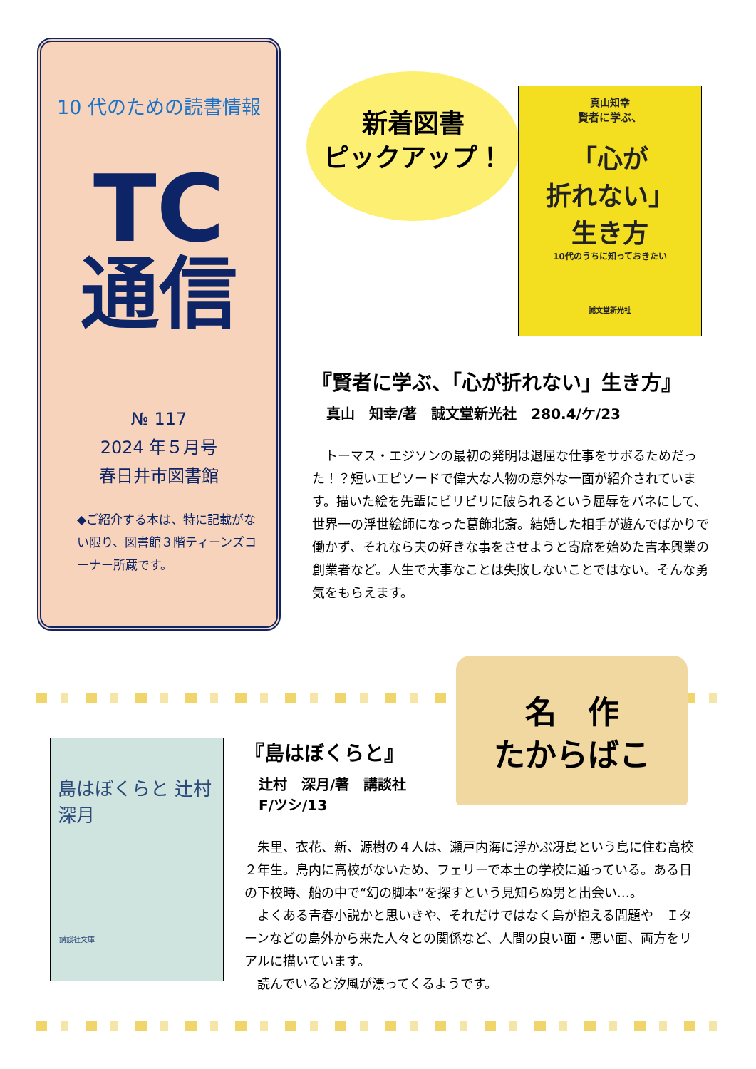10 代のための読書情報
TC
通信
№ 117
2024 年５月号
春日井市図書館
◆ご紹介する本は、特に記載がない限り、図書館３階ティーンズコーナー所蔵です。
新着図書
ピックアップ！
真山知幸
賢者に学ぶ、
「心が
折れない」
生き方
10代のうちに知っておきたい
誠文堂新光社
『賢者に学ぶ、「心が折れない」生き方』
真山　知幸/著　誠文堂新光社　280.4/ケ/23
トーマス・エジソンの最初の発明は退屈な仕事をサボるためだった！？短いエピソードで偉大な人物の意外な一面が紹介されています。描いた絵を先輩にビリビリに破られるという屈辱をバネにして、世界一の浮世絵師になった葛飾北斎。結婚した相手が遊んでばかりで働かず、それなら夫の好きな事をさせようと寄席を始めた吉本興業の創業者など。人生で大事なことは失敗しないことではない。そんな勇気をもらえます。
名　作
たからばこ
島はぼくらと 辻村深月
講談社文庫
『島はぼくらと』
辻村　深月/著　講談社
F/ツシ/13
朱里、衣花、新、源樹の４人は、瀬戸内海に浮かぶ冴島という島に住む高校２年生。島内に高校がないため、フェリーで本土の学校に通っている。ある日の下校時、船の中で“幻の脚本”を探すという見知らぬ男と出会い…。
よくある青春小説かと思いきや、それだけではなく島が抱える問題や　Ｉターンなどの島外から来た人々との関係など、人間の良い面・悪い面、両方をリアルに描いています。
読んでいると汐風が漂ってくるようです。